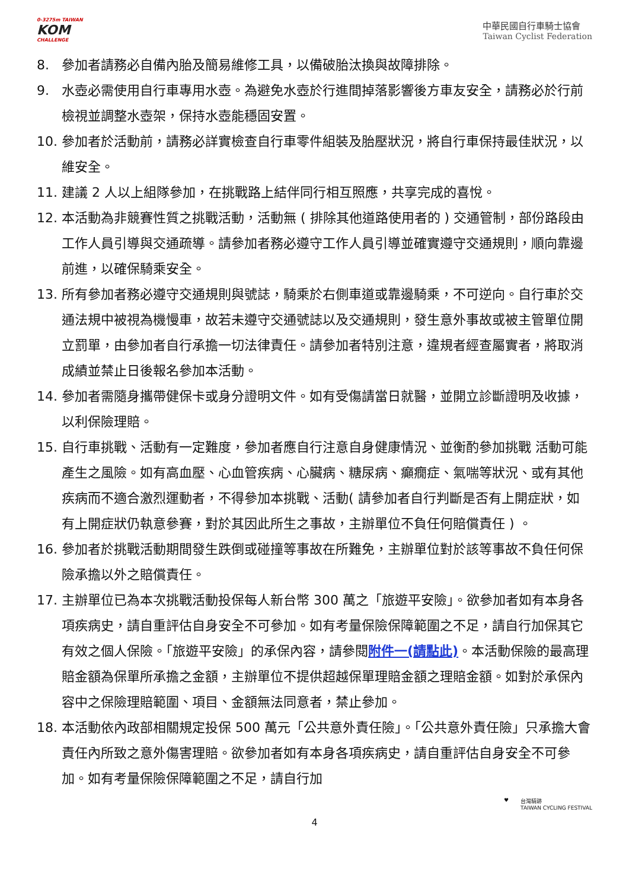0-3275m TAIWAN
KOM
CHALLENGE
中華民國自行車騎士協會
Taiwan Cyclist Federation
8. 參加者請務必自備內胎及簡易維修工具，以備破胎汰換與故障排除。
9. 水壺必需使用自行車專用水壺。為避免水壺於行進間掉落影響後方車友安全，請務必於行前檢視並調整水壺架，保持水壺能穩固安置。
10. 參加者於活動前，請務必詳實檢查自行車零件組裝及胎壓狀況，將自行車保持最佳狀況，以維安全。
11. 建議 2 人以上組隊參加，在挑戰路上結伴同行相互照應，共享完成的喜悅。
12. 本活動為非競賽性質之挑戰活動，活動無 ( 排除其他道路使用者的 ) 交通管制，部份路段由工作人員引導與交通疏導。請參加者務必遵守工作人員引導並確實遵守交通規則，順向靠邊前進，以確保騎乘安全。
13. 所有參加者務必遵守交通規則與號誌，騎乘於右側車道或靠邊騎乘，不可逆向。自行車於交通法規中被視為機慢車，故若未遵守交通號誌以及交通規則，發生意外事故或被主管單位開立罰單，由參加者自行承擔一切法律責任。請參加者特別注意，違規者經查屬實者，將取消成績並禁止日後報名參加本活動。
14. 參加者需隨身攜帶健保卡或身分證明文件。如有受傷請當日就醫，並開立診斷證明及收據，以利保險理賠。
15. 自行車挑戰、活動有一定難度，參加者應自行注意自身健康情況、並衡酌參加挑戰 活動可能產生之風險。如有高血壓、心血管疾病、心臟病、糖尿病、癲癇症、氣喘等狀況、或有其他疾病而不適合激烈運動者，不得參加本挑戰、活動( 請參加者自行判斷是否有上開症狀，如有上開症狀仍執意參賽，對於其因此所生之事故，主辦單位不負任何賠償責任 ) 。
16. 參加者於挑戰活動期間發生跌倒或碰撞等事故在所難免，主辦單位對於該等事故不負任何保險承擔以外之賠償責任。
17. 主辦單位已為本次挑戰活動投保每人新台幣 300 萬之「旅遊平安險」。欲參加者如有本身各項疾病史，請自重評估自身安全不可參加。如有考量保險保障範圍之不足，請自行加保其它有效之個人保險。「旅遊平安險」的承保內容，請參閱附件一(請點此)。本活動保險的最高理賠金額為保單所承擔之金額，主辦單位不提供超越保單理賠金額之理賠金額。如對於承保內容中之保險理賠範圍、項目、金額無法同意者，禁止參加。
18. 本活動依內政部相關規定投保 500 萬元「公共意外責任險」。「公共意外責任險」只承擔大會責任內所致之意外傷害理賠。欲參加者如有本身各項疾病史，請自重評估自身安全不可參加。如有考量保險保障範圍之不足，請自行加
♥ 台灣騎跡
TAIWAN CYCLING FESTIVAL
4